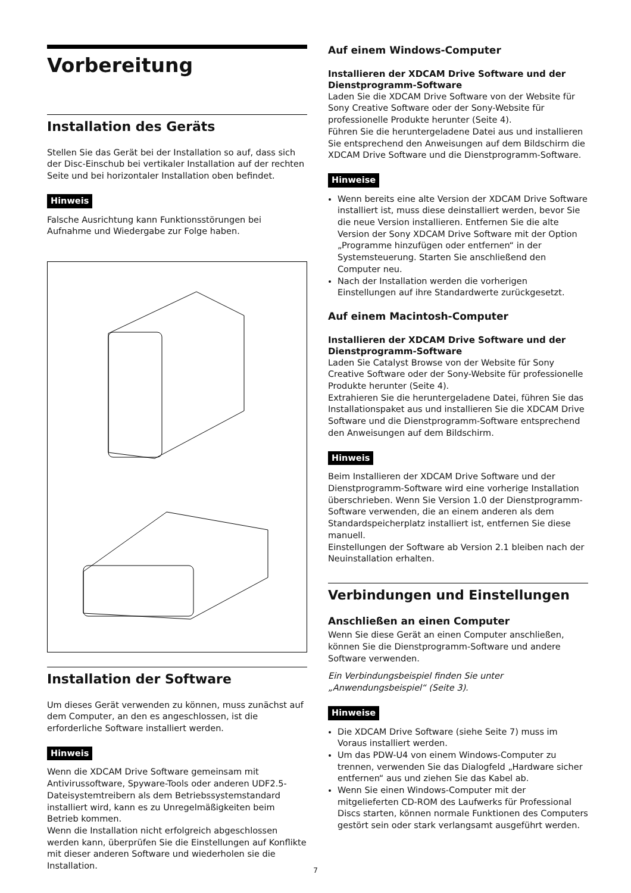Vorbereitung
Installation des Geräts
Stellen Sie das Gerät bei der Installation so auf, dass sich der Disc-Einschub bei vertikaler Installation auf der rechten Seite und bei horizontaler Installation oben befindet.
Hinweis
Falsche Ausrichtung kann Funktionsstörungen bei Aufnahme und Wiedergabe zur Folge haben.
Installation der Software
Um dieses Gerät verwenden zu können, muss zunächst auf dem Computer, an den es angeschlossen, ist die erforderliche Software installiert werden.
Hinweis
Wenn die XDCAM Drive Software gemeinsam mit Antivirussoftware, Spyware-Tools oder anderen UDF2.5-Dateisystemtreibern als dem Betriebssystemstandard installiert wird, kann es zu Unregelmäßigkeiten beim Betrieb kommen.
Wenn die Installation nicht erfolgreich abgeschlossen werden kann, überprüfen Sie die Einstellungen auf Konflikte mit dieser anderen Software und wiederholen sie die Installation.
Auf einem Windows-Computer
Installieren der XDCAM Drive Software und der Dienstprogramm-Software
Laden Sie die XDCAM Drive Software von der Website für Sony Creative Software oder der Sony-Website für professionelle Produkte herunter (Seite 4).
Führen Sie die heruntergeladene Datei aus und installieren Sie entsprechend den Anweisungen auf dem Bildschirm die XDCAM Drive Software und die Dienstprogramm-Software.
Hinweise
Wenn bereits eine alte Version der XDCAM Drive Software installiert ist, muss diese deinstalliert werden, bevor Sie die neue Version installieren. Entfernen Sie die alte Version der Sony XDCAM Drive Software mit der Option „Programme hinzufügen oder entfernen“ in der Systemsteuerung. Starten Sie anschließend den Computer neu.
Nach der Installation werden die vorherigen Einstellungen auf ihre Standardwerte zurückgesetzt.
Auf einem Macintosh-Computer
Installieren der XDCAM Drive Software und der Dienstprogramm-Software
Laden Sie Catalyst Browse von der Website für Sony Creative Software oder der Sony-Website für professionelle Produkte herunter (Seite 4).
Extrahieren Sie die heruntergeladene Datei, führen Sie das Installationspaket aus und installieren Sie die XDCAM Drive Software und die Dienstprogramm-Software entsprechend den Anweisungen auf dem Bildschirm.
Hinweis
Beim Installieren der XDCAM Drive Software und der Dienstprogramm-Software wird eine vorherige Installation überschrieben. Wenn Sie Version 1.0 der Dienstprogramm-Software verwenden, die an einem anderen als dem Standardspeicherplatz installiert ist, entfernen Sie diese manuell.
Einstellungen der Software ab Version 2.1 bleiben nach der Neuinstallation erhalten.
Verbindungen und Einstellungen
Anschließen an einen Computer
Wenn Sie diese Gerät an einen Computer anschließen, können Sie die Dienstprogramm-Software und andere Software verwenden.
Ein Verbindungsbeispiel finden Sie unter „Anwendungsbeispiel“ (Seite 3).
Hinweise
Die XDCAM Drive Software (siehe Seite 7) muss im Voraus installiert werden.
Um das PDW-U4 von einem Windows-Computer zu trennen, verwenden Sie das Dialogfeld „Hardware sicher entfernen“ aus und ziehen Sie das Kabel ab.
Wenn Sie einen Windows-Computer mit der mitgelieferten CD-ROM des Laufwerks für Professional Discs starten, können normale Funktionen des Computers gestört sein oder stark verlangsamt ausgeführt werden.
7